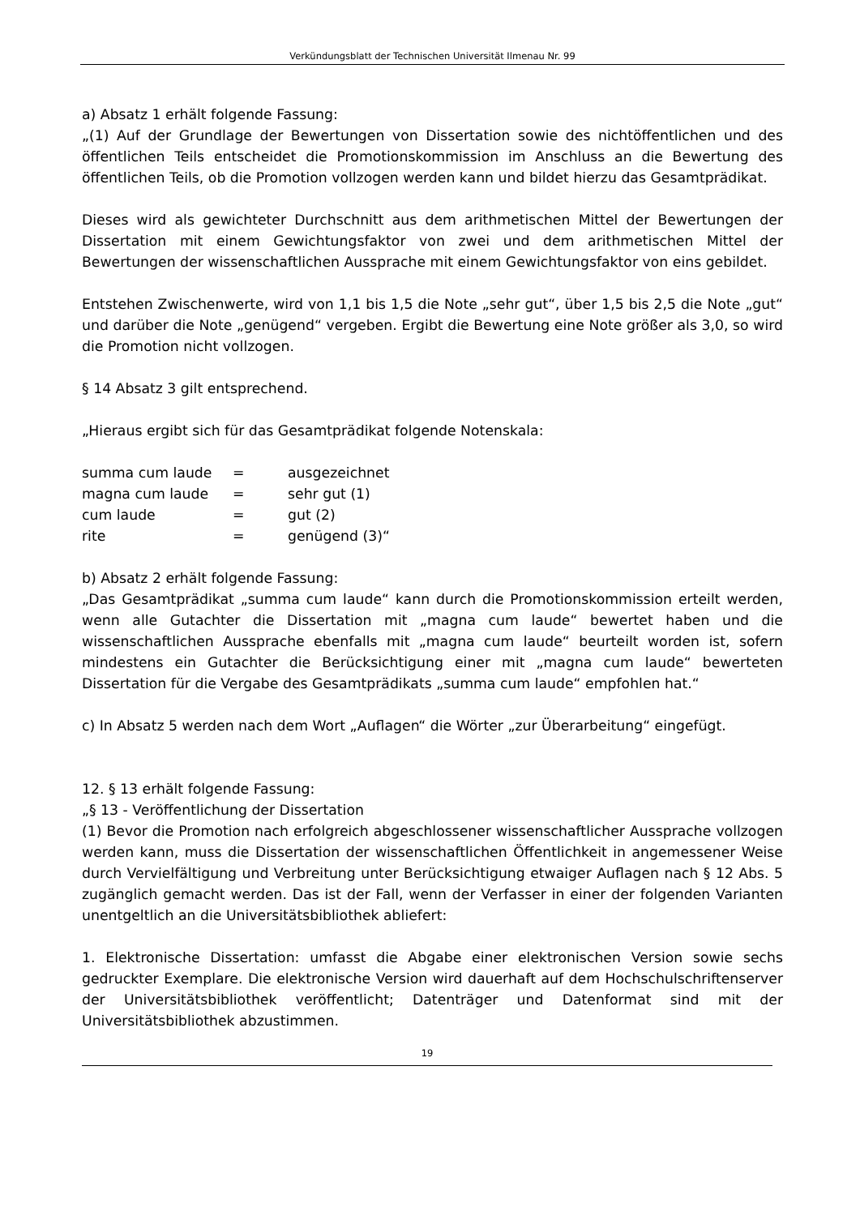Verkündungsblatt der Technischen Universität Ilmenau Nr. 99
a) Absatz 1 erhält folgende Fassung:
„(1) Auf der Grundlage der Bewertungen von Dissertation sowie des nichtöffentlichen und des öffentlichen Teils entscheidet die Promotionskommission im Anschluss an die Bewertung des öffentlichen Teils, ob die Promotion vollzogen werden kann und bildet hierzu das Gesamtprädikat.
Dieses wird als gewichteter Durchschnitt aus dem arithmetischen Mittel der Bewertungen der Dissertation mit einem Gewichtungsfaktor von zwei und dem arithmetischen Mittel der Bewertungen der wissenschaftlichen Aussprache mit einem Gewichtungsfaktor von eins gebildet.
Entstehen Zwischenwerte, wird von 1,1 bis 1,5 die Note „sehr gut“, über 1,5 bis 2,5 die Note „gut“ und darüber die Note „genügend“ vergeben. Ergibt die Bewertung eine Note größer als 3,0, so wird die Promotion nicht vollzogen.
§ 14 Absatz 3 gilt entsprechend.
„Hieraus ergibt sich für das Gesamtprädikat folgende Notenskala:
| summa cum laude | = | ausgezeichnet |
| magna cum laude | = | sehr gut (1) |
| cum laude | = | gut (2) |
| rite | = | genügend (3)“ |
b) Absatz 2 erhält folgende Fassung:
„Das Gesamtprädikat „summa cum laude“ kann durch die Promotionskommission erteilt werden, wenn alle Gutachter die Dissertation mit „magna cum laude“ bewertet haben und die wissenschaftlichen Aussprache ebenfalls mit „magna cum laude“ beurteilt worden ist, sofern mindestens ein Gutachter die Berücksichtigung einer mit „magna cum laude“ bewerteten Dissertation für die Vergabe des Gesamtprädikats „summa cum laude“ empfohlen hat.“
c) In Absatz 5 werden nach dem Wort „Auflagen“ die Wörter „zur Überarbeitung“ eingefügt.
12. § 13 erhält folgende Fassung:
„§ 13 - Veröffentlichung der Dissertation
(1) Bevor die Promotion nach erfolgreich abgeschlossener wissenschaftlicher Aussprache vollzogen werden kann, muss die Dissertation der wissenschaftlichen Öffentlichkeit in angemessener Weise durch Vervielfältigung und Verbreitung unter Berücksichtigung etwaiger Auflagen nach § 12 Abs. 5 zugänglich gemacht werden. Das ist der Fall, wenn der Verfasser in einer der folgenden Varianten unentgeltlich an die Universitätsbibliothek abliefert:
1. Elektronische Dissertation: umfasst die Abgabe einer elektronischen Version sowie sechs gedruckter Exemplare. Die elektronische Version wird dauerhaft auf dem Hochschulschriftenserver der Universitätsbibliothek veröffentlicht; Datenträger und Datenformat sind mit der Universitätsbibliothek abzustimmen.
19